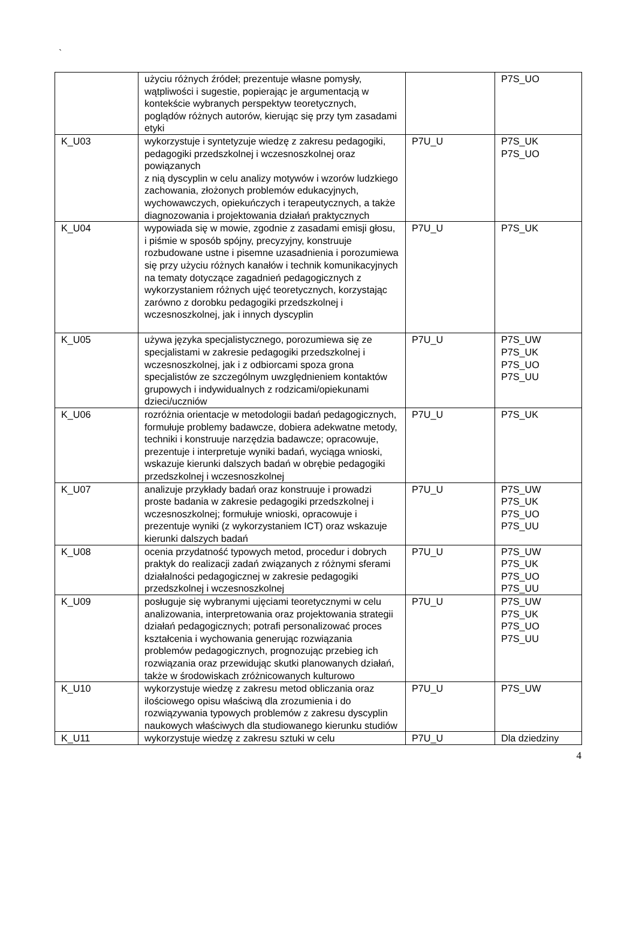`
| | użyciu różnych źródeł; prezentuje własne pomysły, wątpliwości i sugestie, popierając je argumentacją w kontekście wybranych perspektyw teoretycznych, poglądów różnych autorów, kierując się przy tym zasadami etyki | | P7S_UO |
| K_U03 | wykorzystuje i syntetyzuje wiedzę z zakresu pedagogiki, pedagogiki przedszkolnej i wczesnoszkolnej oraz powiązanych z nią dyscyplin w celu analizy motywów i wzorów ludzkiego zachowania, złożonych problemów edukacyjnych, wychowawczych, opiekuńczych i terapeutycznych, a także diagnozowania i projektowania działań praktycznych | P7U_U | P7S_UK P7S_UO |
| K_U04 | wypowiada się w mowie, zgodnie z zasadami emisji głosu, i piśmie w sposób spójny, precyzyjny, konstruuje rozbudowane ustne i pisemne uzasadnienia i porozumiewa się przy użyciu różnych kanałów i technik komunikacyjnych na tematy dotyczące zagadnień pedagogicznych z wykorzystaniem różnych ujęć teoretycznych, korzystając zarówno z dorobku pedagogiki przedszkolnej i wczesnoszkolnej, jak i innych dyscyplin | P7U_U | P7S_UK |
| K_U05 | używa języka specjalistycznego, porozumiewa się ze specjalistami w zakresie pedagogiki przedszkolnej i wczesnoszkolnej, jak i z odbiorcami spoza grona specjalistów ze szczególnym uwzględnieniem kontaktów grupowych i indywidualnych z rodzicami/opiekunami dzieci/uczniów | P7U_U | P7S_UW P7S_UK P7S_UO P7S_UU |
| K_U06 | rozróżnia orientacje w metodologii badań pedagogicznych, formułuje problemy badawcze, dobiera adekwatne metody, techniki i konstruuje narzędzia badawcze; opracowuje, prezentuje i interpretuje wyniki badań, wyciąga wnioski, wskazuje kierunki dalszych badań w obrębie pedagogiki przedszkolnej i wczesnoszkolnej | P7U_U | P7S_UK |
| K_U07 | analizuje przykłady badań oraz konstruuje i prowadzi proste badania w zakresie pedagogiki przedszkolnej i wczesnoszkolnej; formułuje wnioski, opracowuje i prezentuje wyniki (z wykorzystaniem ICT) oraz wskazuje kierunki dalszych badań | P7U_U | P7S_UW P7S_UK P7S_UO P7S_UU |
| K_U08 | ocenia przydatność typowych metod, procedur i dobrych praktyk do realizacji zadań związanych z różnymi sferami działalności pedagogicznej w zakresie pedagogiki przedszkolnej i wczesnoszkolnej | P7U_U | P7S_UW P7S_UK P7S_UO P7S_UU |
| K_U09 | posługuje się wybranymi ujęciami teoretycznymi w celu analizowania, interpretowania oraz projektowania strategii działań pedagogicznych; potrafi personalizować proces kształcenia i wychowania generując rozwiązania problemów pedagogicznych, prognozując przebieg ich rozwiązania oraz przewidując skutki planowanych działań, także w środowiskach zróżnicowanych kulturowo | P7U_U | P7S_UW P7S_UK P7S_UO P7S_UU |
| K_U10 | wykorzystuje wiedzę z zakresu metod obliczania oraz ilościowego opisu właściwą dla zrozumienia i do rozwiązywania typowych problemów z zakresu dyscyplin naukowych właściwych dla studiowanego kierunku studiów | P7U_U | P7S_UW |
| K_U11 | wykorzystuje wiedzę z zakresu sztuki w celu | P7U_U | Dla dziedziny |
4